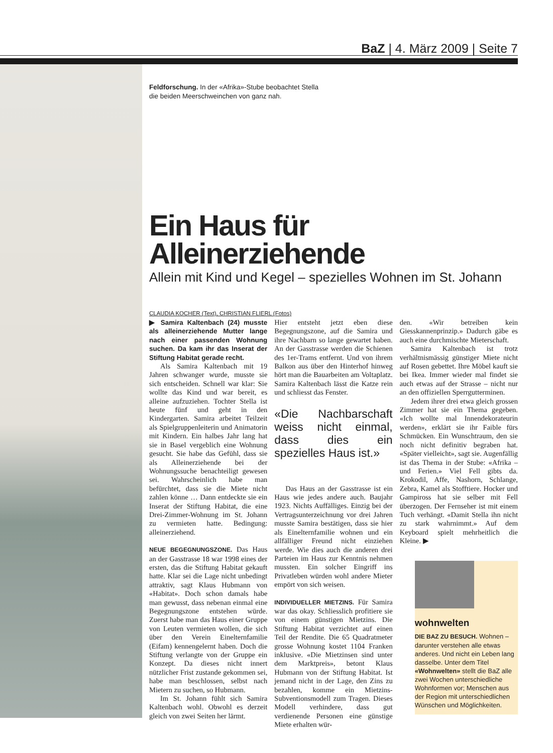BaZ | 4. März 2009 | Seite 7
Feldforschung. In der «Afrika»-Stube beobachtet Stella die beiden Meerschweinchen von ganz nah.
Ein Haus für Alleinerziehende
Allein mit Kind und Kegel – spezielles Wohnen im St. Johann
CLAUDIA KOCHER (Text), CHRISTIAN FLIERL (Fotos)
▶ Samira Kaltenbach (24) musste als alleinerziehende Mutter lange nach einer passenden Wohnung suchen. Da kam ihr das Inserat der Stiftung Habitat gerade recht.
Als Samira Kaltenbach mit 19 Jahren schwanger wurde, musste sie sich entscheiden. Schnell war klar: Sie wollte das Kind und war bereit, es alleine aufzuziehen. Tochter Stella ist heute fünf und geht in den Kindergarten. Samira arbeitet Teilzeit als Spielgruppenleiterin und Animatorin mit Kindern. Ein halbes Jahr lang hat sie in Basel vergeblich eine Wohnung gesucht. Sie habe das Gefühl, dass sie als Alleinerziehende bei der Wohnungssuche benachteiligt gewesen sei. Wahrscheinlich habe man befürchtet, dass sie die Miete nicht zahlen könne … Dann entdeckte sie ein Inserat der Stiftung Habitat, die eine Drei-Zimmer-Wohnung im St. Johann zu vermieten hatte. Bedingung: alleinerziehend.
NEUE BEGEGNUNGSZONE. Das Haus an der Gasstrasse 18 war 1998 eines der ersten, das die Stiftung Habitat gekauft hatte. Klar sei die Lage nicht unbedingt attraktiv, sagt Klaus Hubmann von «Habitat». Doch schon damals habe man gewusst, dass nebenan einmal eine Begegnungszone entstehen würde. Zuerst habe man das Haus einer Gruppe von Leuten vermieten wollen, die sich über den Verein Einelternfamilie (Eifam) kennengelernt haben. Doch die Stiftung verlangte von der Gruppe ein Konzept. Da dieses nicht innert nützlicher Frist zustande gekommen sei, habe man beschlossen, selbst nach Mietern zu suchen, so Hubmann.
Im St. Johann fühlt sich Samira Kaltenbach wohl. Obwohl es derzeit gleich von zwei Seiten her lärmt.
Hier entsteht jetzt eben diese Begegnungszone, auf die Samira und ihre Nachbarn so lange gewartet haben. An der Gasstrasse werden die Schienen des 1er-Trams entfernt. Und von ihrem Balkon aus über den Hinterhof hinweg hört man die Bauarbeiten am Voltaplatz. Samira Kaltenbach lässt die Katze rein und schliesst das Fenster.
«Die Nachbarschaft weiss nicht einmal, dass dies ein spezielles Haus ist.»
Das Haus an der Gasstrasse ist ein Haus wie jedes andere auch. Baujahr 1923. Nichts Auffälliges. Einzig bei der Vertragsunterzeichnung vor drei Jahren musste Samira bestätigen, dass sie hier als Einelternfamilie wohnen und ein allfälliger Freund nicht einziehen werde. Wie dies auch die anderen drei Parteien im Haus zur Kenntnis nehmen mussten. Ein solcher Eingriff ins Privatleben würden wohl andere Mieter empört von sich weisen.
INDIVIDUELLER MIETZINS. Für Samira war das okay. Schliesslich profitiere sie von einem günstigen Mietzins. Die Stiftung Habitat verzichtet auf einen Teil der Rendite. Die 65 Quadratmeter grosse Wohnung kostet 1104 Franken inklusive. «Die Mietzinsen sind unter dem Marktpreis», betont Klaus Hubmann von der Stiftung Habitat. Ist jemand nicht in der Lage, den Zins zu bezahlen, komme ein Mietzins-Subventionsmodell zum Tragen. Dieses Modell verhindere, dass gut verdienende Personen eine günstige Miete erhalten wür-
den. «Wir betreiben kein Giesskannenprinzip.» Dadurch gäbe es auch eine durchmischte Mieterschaft.
Samira Kaltenbach ist trotz verhältnismässig günstiger Miete nicht auf Rosen gebettet. Ihre Möbel kauft sie bei Ikea. Immer wieder mal findet sie auch etwas auf der Strasse – nicht nur an den offiziellen Sperrgutterminen.
Jedem ihrer drei etwa gleich grossen Zimmer hat sie ein Thema gegeben. «Ich wollte mal Innendekorateurin werden», erklärt sie ihr Faible fürs Schmücken. Ein Wunschtraum, den sie noch nicht definitiv begraben hat. «Später vielleicht», sagt sie. Augenfällig ist das Thema in der Stube: «Afrika – und Ferien.» Viel Fell gibts da. Krokodil, Affe, Nashorn, Schlange, Zebra, Kamel als Stofftiere. Hocker und Gampiross hat sie selber mit Fell überzogen. Der Fernseher ist mit einem Tuch verhängt. «Damit Stella ihn nicht zu stark wahrnimmt.» Auf dem Keyboard spielt mehrheitlich die Kleine. ▶
wohnwelten
DIE BAZ ZU BESUCH. Wohnen – darunter verstehen alle etwas anderes. Und nicht ein Leben lang dasselbe. Unter dem Titel «Wohnwelten» stellt die BaZ alle zwei Wochen unterschiedliche Wohnformen vor; Menschen aus der Region mit unterschiedlichen Wünschen und Möglichkeiten.